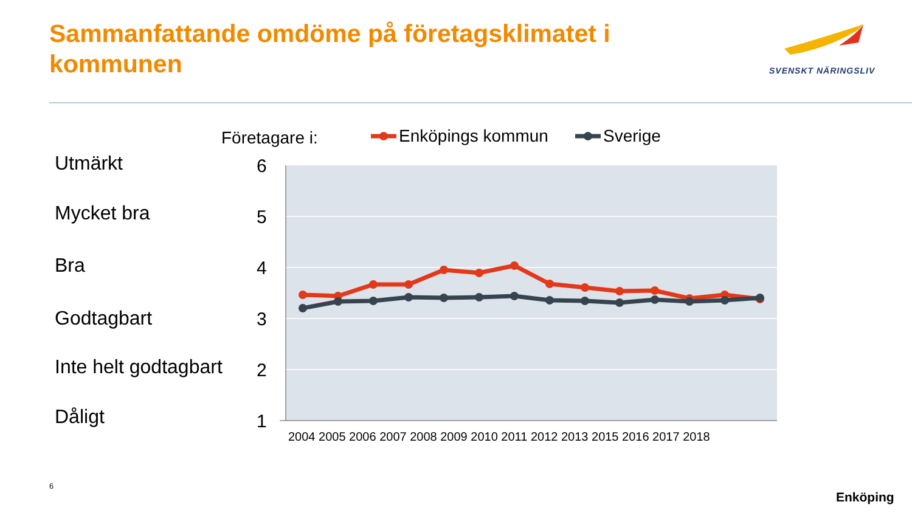Sammanfattande omdöme på företagsklimatet i kommunen
SVENSKT NÄRINGSLIV
Utmärkt
Mycket bra
Bra
Godtagbart
Inte helt godtagbart
Dåligt
6
5
4
3
2
1
2004 2005 2006 2007 2008 2009 2010 2011 2012 2013 2015 2016 2017 2018
Företagare i:
Enköpings kommun
Sverige
6
Enköping